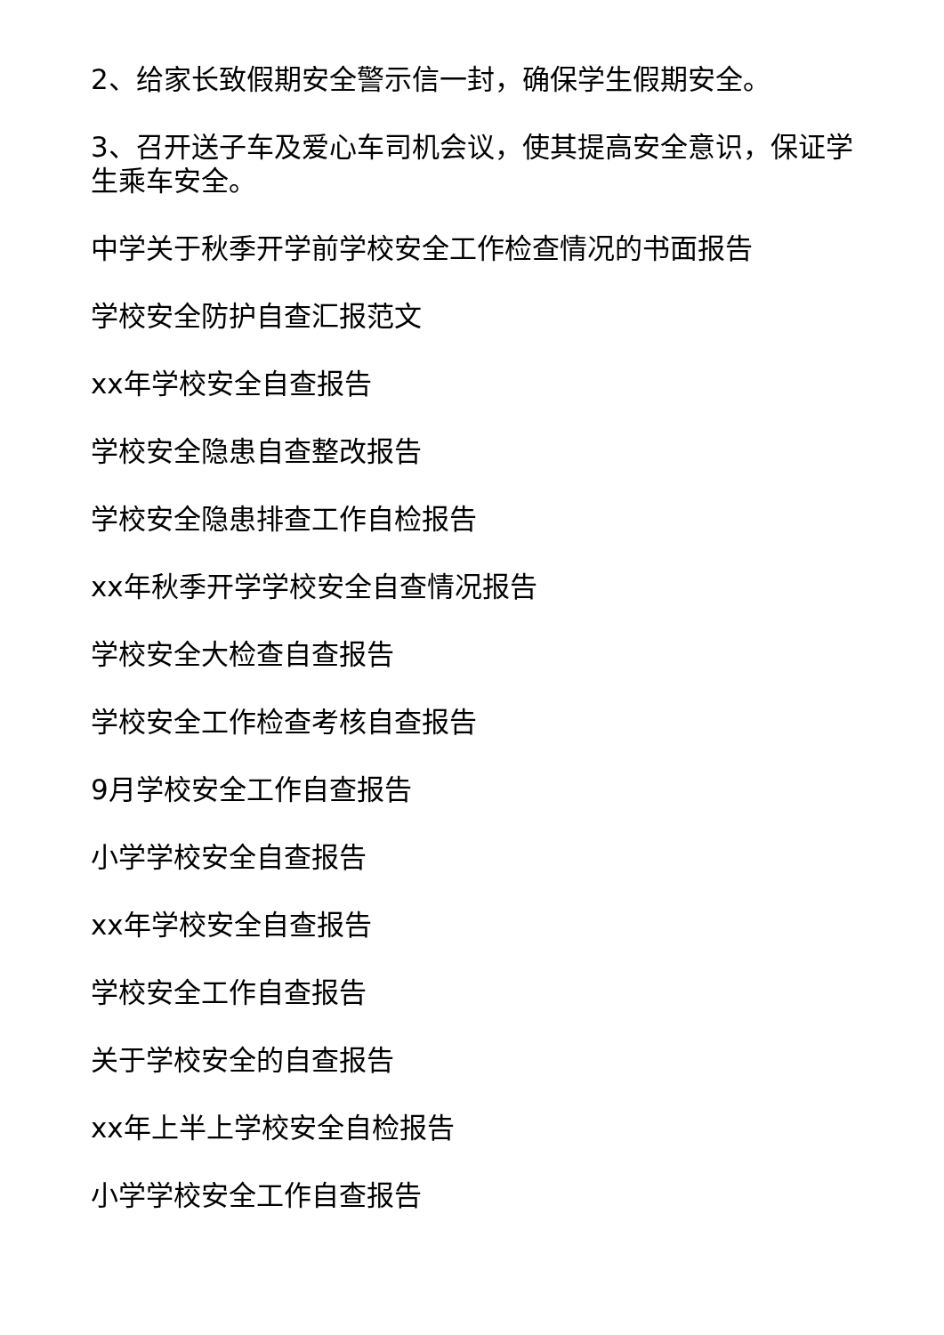2、给家长致假期安全警示信一封，确保学生假期安全。
3、召开送子车及爱心车司机会议，使其提高安全意识，保证学生乘车安全。
中学关于秋季开学前学校安全工作检查情况的书面报告
学校安全防护自查汇报范文
xx年学校安全自查报告
学校安全隐患自查整改报告
学校安全隐患排查工作自检报告
xx年秋季开学学校安全自查情况报告
学校安全大检查自查报告
学校安全工作检查考核自查报告
9月学校安全工作自查报告
小学学校安全自查报告
xx年学校安全自查报告
学校安全工作自查报告
关于学校安全的自查报告
xx年上半上学校安全自检报告
小学学校安全工作自查报告